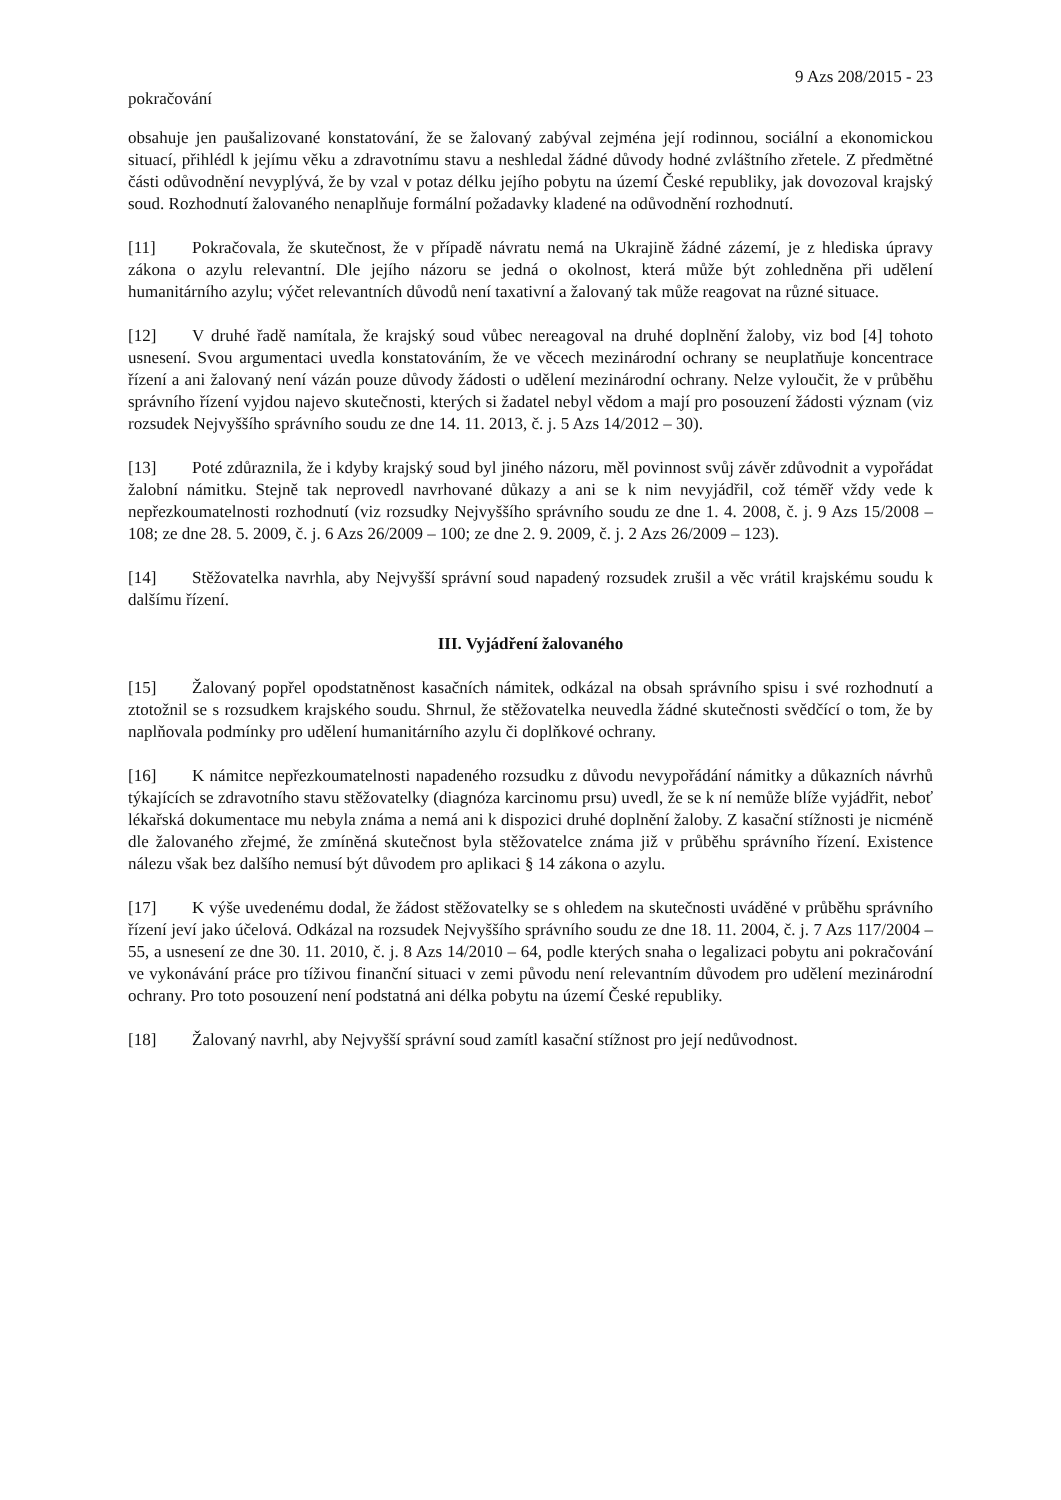9 Azs 208/2015 - 23
pokračování
obsahuje jen paušalizované konstatování, že se žalovaný zabýval zejména její rodinnou, sociální a ekonomickou situací, přihlédl k jejímu věku a zdravotnímu stavu a neshledal žádné důvody hodné zvláštního zřetele. Z předmětné části odůvodnění nevyplývá, že by vzal v potaz délku jejího pobytu na území České republiky, jak dovozoval krajský soud. Rozhodnutí žalovaného nenaplňuje formální požadavky kladené na odůvodnění rozhodnutí.
[11] Pokračovala, že skutečnost, že v případě návratu nemá na Ukrajině žádné zázemí, je z hlediska úpravy zákona o azylu relevantní. Dle jejího názoru se jedná o okolnost, která může být zohledněna při udělení humanitárního azylu; výčet relevantních důvodů není taxativní a žalovaný tak může reagovat na různé situace.
[12] V druhé řadě namítala, že krajský soud vůbec nereagoval na druhé doplnění žaloby, viz bod [4] tohoto usnesení. Svou argumentaci uvedla konstatováním, že ve věcech mezinárodní ochrany se neuplatňuje koncentrace řízení a ani žalovaný není vázán pouze důvody žádosti o udělení mezinárodní ochrany. Nelze vyloučit, že v průběhu správního řízení vyjdou najevo skutečnosti, kterých si žadatel nebyl vědom a mají pro posouzení žádosti význam (viz rozsudek Nejvyššího správního soudu ze dne 14. 11. 2013, č. j. 5 Azs 14/2012 – 30).
[13] Poté zdůraznila, že i kdyby krajský soud byl jiného názoru, měl povinnost svůj závěr zdůvodnit a vypořádat žalobní námitku. Stejně tak neprovedl navrhované důkazy a ani se k nim nevyjádřil, což téměř vždy vede k nepřezkoumatelnosti rozhodnutí (viz rozsudky Nejvyššího správního soudu ze dne 1. 4. 2008, č. j. 9 Azs 15/2008 – 108; ze dne 28. 5. 2009, č. j. 6 Azs 26/2009 – 100; ze dne 2. 9. 2009, č. j. 2 Azs 26/2009 – 123).
[14] Stěžovatelka navrhla, aby Nejvyšší správní soud napadený rozsudek zrušil a věc vrátil krajskému soudu k dalšímu řízení.
III. Vyjádření žalovaného
[15] Žalovaný popřel opodstatněnost kasačních námitek, odkázal na obsah správního spisu i své rozhodnutí a ztotožnil se s rozsudkem krajského soudu. Shrnul, že stěžovatelka neuvedla žádné skutečnosti svědčící o tom, že by naplňovala podmínky pro udělení humanitárního azylu či doplňkové ochrany.
[16] K námitce nepřezkoumatelnosti napadeného rozsudku z důvodu nevypořádání námitky a důkazních návrhů týkajících se zdravotního stavu stěžovatelky (diagnóza karcinomu prsu) uvedl, že se k ní nemůže blíže vyjádřit, neboť lékařská dokumentace mu nebyla známa a nemá ani k dispozici druhé doplnění žaloby. Z kasační stížnosti je nicméně dle žalovaného zřejmé, že zmíněná skutečnost byla stěžovatelce známa již v průběhu správního řízení. Existence nálezu však bez dalšího nemusí být důvodem pro aplikaci § 14 zákona o azylu.
[17] K výše uvedenému dodal, že žádost stěžovatelky se s ohledem na skutečnosti uváděné v průběhu správního řízení jeví jako účelová. Odkázal na rozsudek Nejvyššího správního soudu ze dne 18. 11. 2004, č. j. 7 Azs 117/2004 – 55, a usnesení ze dne 30. 11. 2010, č. j. 8 Azs 14/2010 – 64, podle kterých snaha o legalizaci pobytu ani pokračování ve vykonávání práce pro tíživou finanční situaci v zemi původu není relevantním důvodem pro udělení mezinárodní ochrany. Pro toto posouzení není podstatná ani délka pobytu na území České republiky.
[18] Žalovaný navrhl, aby Nejvyšší správní soud zamítl kasační stížnost pro její nedůvodnost.